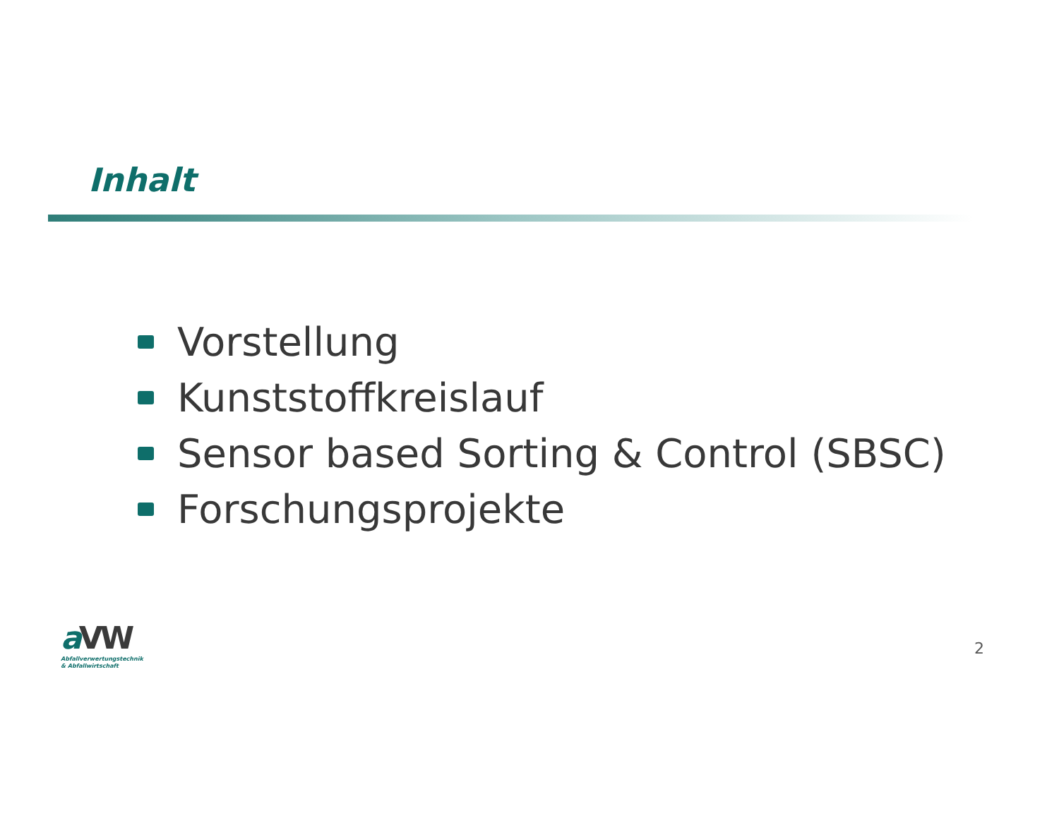Inhalt
Vorstellung
Kunststoffkreislauf
Sensor based Sorting & Control (SBSC)
Forschungsprojekte
a VW
Abfallverwertungstechnik
& Abfallwirtschaft
2